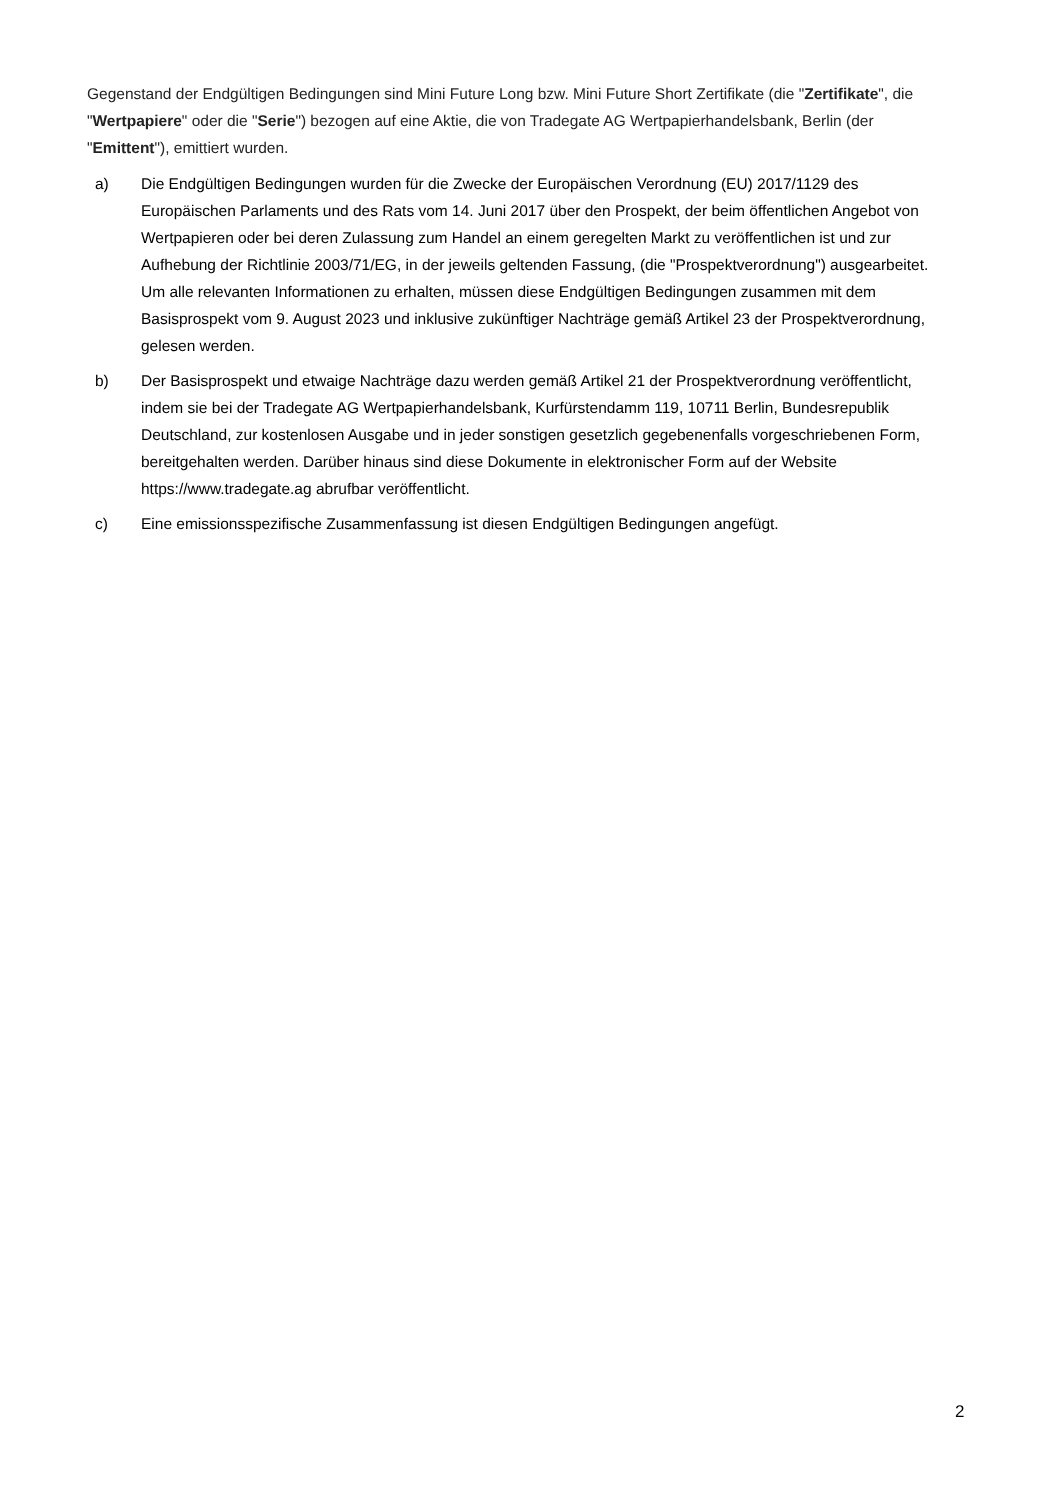Gegenstand der Endgültigen Bedingungen sind Mini Future Long bzw. Mini Future Short Zertifikate (die "Zertifikate", die "Wertpapiere" oder die "Serie") bezogen auf eine Aktie, die von Tradegate AG Wertpapierhandelsbank, Berlin (der "Emittent"), emittiert wurden.
a) Die Endgültigen Bedingungen wurden für die Zwecke der Europäischen Verordnung (EU) 2017/1129 des Europäischen Parlaments und des Rats vom 14. Juni 2017 über den Prospekt, der beim öffentlichen Angebot von Wertpapieren oder bei deren Zulassung zum Handel an einem geregelten Markt zu veröffentlichen ist und zur Aufhebung der Richtlinie 2003/71/EG, in der jeweils geltenden Fassung, (die "Prospektverordnung") ausgearbeitet. Um alle relevanten Informationen zu erhalten, müssen diese Endgültigen Bedingungen zusammen mit dem Basisprospekt vom 9. August 2023 und inklusive zukünftiger Nachträge gemäß Artikel 23 der Prospektverordnung, gelesen werden.
b) Der Basisprospekt und etwaige Nachträge dazu werden gemäß Artikel 21 der Prospektverordnung veröffentlicht, indem sie bei der Tradegate AG Wertpapierhandelsbank, Kurfürstendamm 119, 10711 Berlin, Bundesrepublik Deutschland, zur kostenlosen Ausgabe und in jeder sonstigen gesetzlich gegebenenfalls vorgeschriebenen Form, bereitgehalten werden. Darüber hinaus sind diese Dokumente in elektronischer Form auf der Website https://www.tradegate.ag abrufbar veröffentlicht.
c) Eine emissionsspezifische Zusammenfassung ist diesen Endgültigen Bedingungen angefügt.
2